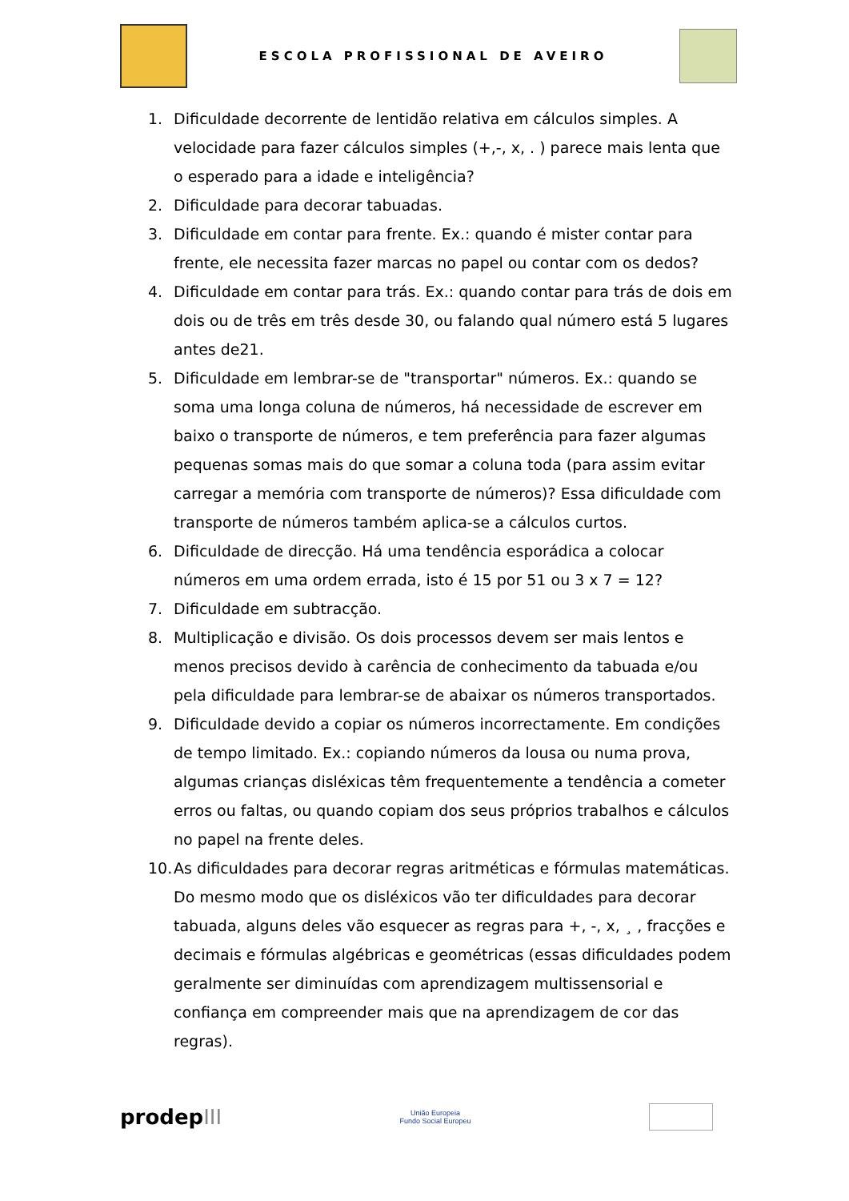ESCOLA PROFISSIONAL DE AVEIRO
1. Dificuldade decorrente de lentidão relativa em cálculos simples. A velocidade para fazer cálculos simples (+,-, x, . ) parece mais lenta que o esperado para a idade e inteligência?
2. Dificuldade para decorar tabuadas.
3. Dificuldade em contar para frente. Ex.: quando é mister contar para frente, ele necessita fazer marcas no papel ou contar com os dedos?
4. Dificuldade em contar para trás. Ex.: quando contar para trás de dois em dois ou de três em três desde 30, ou falando qual número está 5 lugares antes de21.
5. Dificuldade em lembrar-se de "transportar" números. Ex.: quando se soma uma longa coluna de números, há necessidade de escrever em baixo o transporte de números, e tem preferência para fazer algumas pequenas somas mais do que somar a coluna toda (para assim evitar carregar a memória com transporte de números)? Essa dificuldade com transporte de números também aplica-se a cálculos curtos.
6. Dificuldade de direcção. Há uma tendência esporádica a colocar números em uma ordem errada, isto é 15 por 51 ou 3 x 7 = 12?
7. Dificuldade em subtracção.
8. Multiplicação e divisão. Os dois processos devem ser mais lentos e menos precisos devido à carência de conhecimento da tabuada e/ou pela dificuldade para lembrar-se de abaixar os números transportados.
9. Dificuldade devido a copiar os números incorrectamente. Em condições de tempo limitado. Ex.: copiando números da lousa ou numa prova, algumas crianças disléxicas têm frequentemente a tendência a cometer erros ou faltas, ou quando copiam dos seus próprios trabalhos e cálculos no papel na frente deles.
10. As dificuldades para decorar regras aritméticas e fórmulas matemáticas. Do mesmo modo que os disléxicos vão ter dificuldades para decorar tabuada, alguns deles vão esquecer as regras para +, -, x, ¸ , fracções e decimais e fórmulas algébricas e geométricas (essas dificuldades podem geralmente ser diminuídas com aprendizagem multissensorial e confiança em compreender mais que na aprendizagem de cor das regras).
prodepIII
União Europeia
Fundo Social Europeu